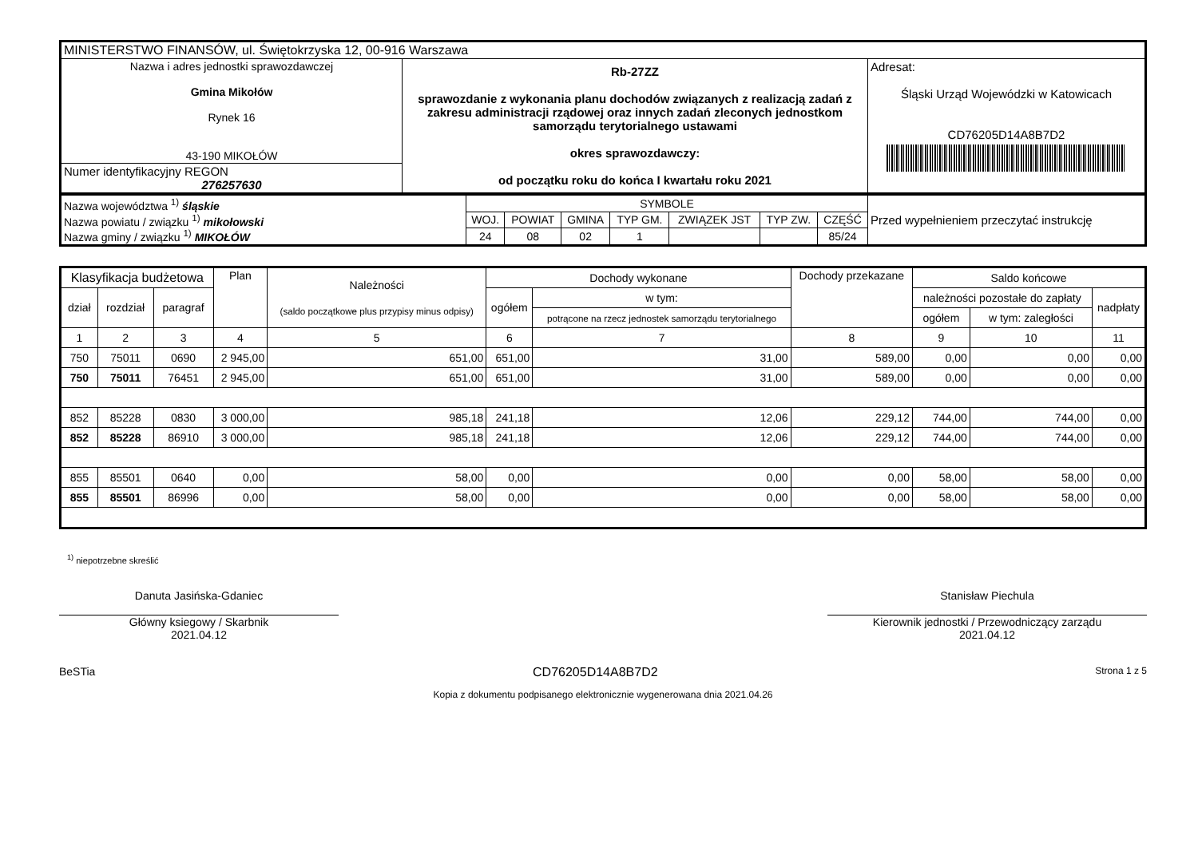| MINISTERSTWO FINANSÓW, ul. Świętokrzyska 12, 00-916 Warszawa | | |
| Nazwa i adres jednostki sprawozdawczej Gmina Mikołów Rynek 16 43-190 MIKOŁÓW | Rb-27ZZ sprawozdanie z wykonania planu dochodów związanych z realizacją zadań z zakresu administracji rządowej oraz innych zadań zleconych jednostkom samorządu terytorialnego ustawami okres sprawozdawczy: od początku roku do końca I kwartału roku 2021 | Adresat: Śląski Urząd Wojewódzki w Katowicach CD76205D14A8B7D2 |
| Numer identyfikacyjny REGON 276257630 | | |
| Nazwa województwa <sup>1)</sup> śląskie Nazwa powiatu / związku <sup>1)</sup> mikołowski Nazwa gminy / związku <sup>1)</sup> MIKOŁÓW | SYMBOLE | | | | | | | Przed wypełnieniem przeczytać instrukcję |
| | WOJ. | POWIAT | GMINA | TYP GM. | ZWIĄZEK JST | TYP ZW. | CZĘŚĆ | |
| | 24 | 08 | 02 | 1 | | | 85/24 | |
| Klasyfikacja budżetowa | | | Plan | Należności (saldo początkowe plus przypisy minus odpisy) | Dochody wykonane | | Dochody przekazane | Saldo końcowe | | |
| dział | rozdział | paragraf | | | ogółem | w tym: | | należności pozostałe do zapłaty | | nadpłaty |
| | | | | | | potrącone na rzecz jednostek samorządu terytorialnego | | ogółem | w tym: zaległości | |
| 1 | 2 | 3 | 4 | 5 | 6 | 7 | 8 | 9 | 10 | 11 |
| 750 | 75011 | 0690 | 2 945,00 | 651,00 | 651,00 | 31,00 | 589,00 | 0,00 | 0,00 | 0,00 |
| 750 | 75011 | 76451 | 2 945,00 | 651,00 | 651,00 | 31,00 | 589,00 | 0,00 | 0,00 | 0,00 |
| 852 | 85228 | 0830 | 3 000,00 | 985,18 | 241,18 | 12,06 | 229,12 | 744,00 | 744,00 | 0,00 |
| 852 | 85228 | 86910 | 3 000,00 | 985,18 | 241,18 | 12,06 | 229,12 | 744,00 | 744,00 | 0,00 |
| 855 | 85501 | 0640 | 0,00 | 58,00 | 0,00 | 0,00 | 0,00 | 58,00 | 58,00 | 0,00 |
| 855 | 85501 | 86996 | 0,00 | 58,00 | 0,00 | 0,00 | 0,00 | 58,00 | 58,00 | 0,00 |
<sup>1)</sup> niepotrzebne skreślić
Danuta Jasińska-Gdaniec
Główny ksiegowy / Skarbnik
2021.04.12
Stanisław Piechula
Kierownik jednostki / Przewodniczący zarządu
2021.04.12
BeSTia CD76205D14A8B7D2 Strona 1 z 5
Kopia z dokumentu podpisanego elektronicznie wygenerowana dnia 2021.04.26